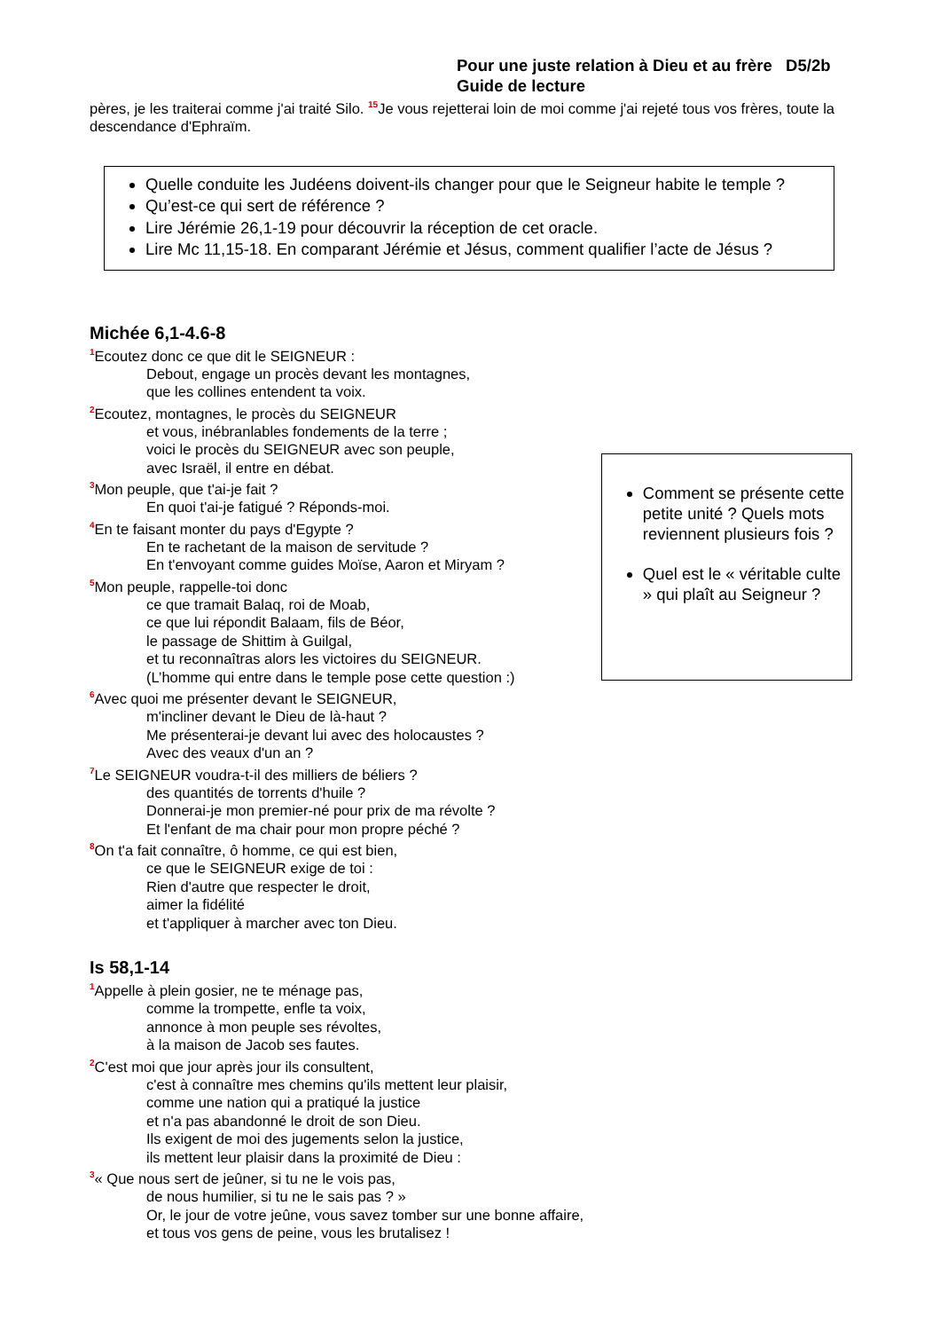Pour une juste relation à Dieu et au frère D5/2b
Guide de lecture
pères, je les traiterai comme j'ai traité Silo. <sup>15</sup>Je vous rejetterai loin de moi comme j'ai rejeté tous vos frères, toute la descendance d'Ephraïm.
Quelle conduite les Judéens doivent-ils changer pour que le Seigneur habite le temple ?
Qu’est-ce qui sert de référence ?
Lire Jérémie 26,1-19 pour découvrir la réception de cet oracle.
Lire Mc 11,15-18. En comparant Jérémie et Jésus, comment qualifier l’acte de Jésus ?
Michée 6,1-4.6-8
<sup>1</sup> Ecoutez donc ce que dit le SEIGNEUR :
Debout, engage un procès devant les montagnes,
que les collines entendent ta voix.
<sup>2</sup> Ecoutez, montagnes, le procès du SEIGNEUR
et vous, inébranlables fondements de la terre ;
voici le procès du SEIGNEUR avec son peuple,
avec Israël, il entre en débat.
<sup>3</sup> Mon peuple, que t'ai-je fait ?
En quoi t'ai-je fatigué ? Réponds-moi.
<sup>4</sup> En te faisant monter du pays d'Egypte ?
En te rachetant de la maison de servitude ?
En t'envoyant comme guides Moïse, Aaron et Miryam ?
<sup>5</sup> Mon peuple, rappelle-toi donc
ce que tramait Balaq, roi de Moab,
ce que lui répondit Balaam, fils de Béor,
le passage de Shittim à Guilgal,
et tu reconnaîtras alors les victoires du SEIGNEUR.
(L’homme qui entre dans le temple pose cette question :)
<sup>6</sup> Avec quoi me présenter devant le SEIGNEUR,
m'incliner devant le Dieu de là-haut ?
Me présenterai-je devant lui avec des holocaustes ?
Avec des veaux d'un an ?
<sup>7</sup> Le SEIGNEUR voudra-t-il des milliers de béliers ?
des quantités de torrents d'huile ?
Donnerai-je mon premier-né pour prix de ma révolte ?
Et l'enfant de ma chair pour mon propre péché ?
<sup>8</sup> On t'a fait connaître, ô homme, ce qui est bien,
ce que le SEIGNEUR exige de toi :
Rien d'autre que respecter le droit,
aimer la fidélité
et t'appliquer à marcher avec ton Dieu.
Comment se présente cette petite unité ? Quels mots reviennent plusieurs fois ?
Quel est le « véritable culte » qui plaît au Seigneur ?
Is 58,1-14
<sup>1</sup> Appelle à plein gosier, ne te ménage pas,
comme la trompette, enfle ta voix,
annonce à mon peuple ses révoltes,
à la maison de Jacob ses fautes.
<sup>2</sup> C'est moi que jour après jour ils consultent,
c'est à connaître mes chemins qu'ils mettent leur plaisir,
comme une nation qui a pratiqué la justice
et n'a pas abandonné le droit de son Dieu.
Ils exigent de moi des jugements selon la justice,
ils mettent leur plaisir dans la proximité de Dieu :
<sup>3</sup> « Que nous sert de jeûner, si tu ne le vois pas,
de nous humilier, si tu ne le sais pas ? »
Or, le jour de votre jeûne, vous savez tomber sur une bonne affaire,
et tous vos gens de peine, vous les brutalisez !